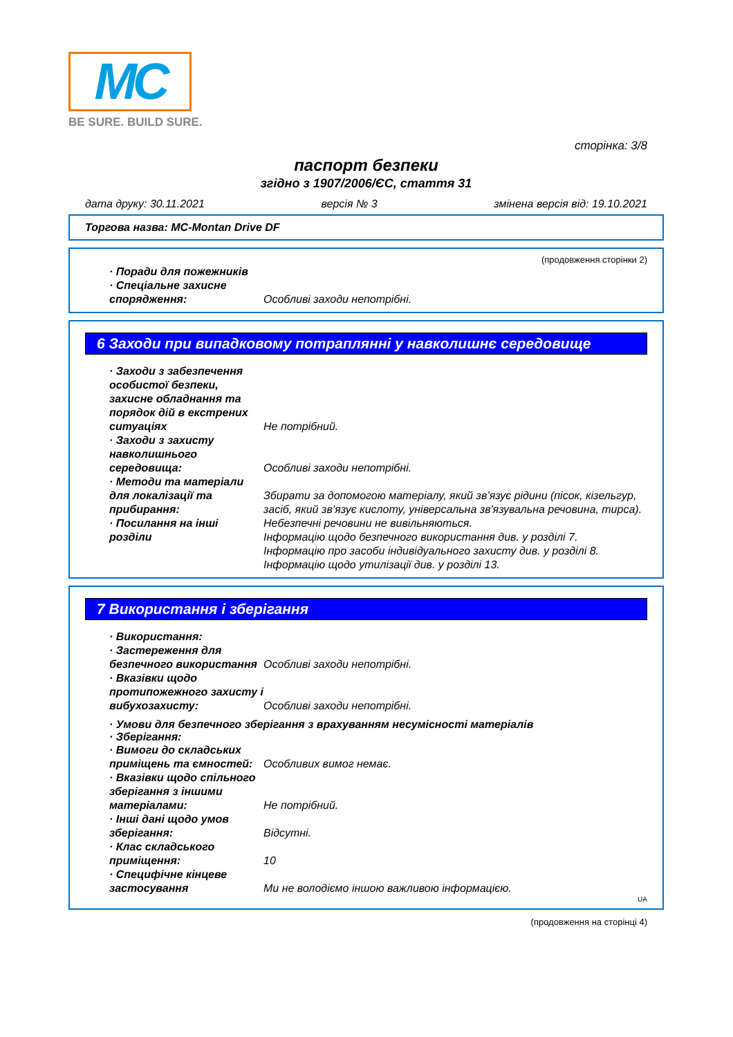MC
BE SURE. BUILD SURE.
сторінка: 3/8
паспорт безпеки
згідно з 1907/2006/ЄС, стаття 31
дата друку: 30.11.2021 версія № 3 змінена версія від: 19.10.2021
Торгова назва: MC-Montan Drive DF
(продовження сторінки 2)
· Поради для пожежників
· Спеціальне захисне спорядження:
Особливі заходи непотрібні.
6 Заходи при випадковому потраплянні у навколишнє середовище
· Заходи з забезпечення особистої безпеки, захисне обладнання та порядок дій в екстрених ситуаціях
Не потрібний.
· Заходи з захисту навколишнього середовища:
Особливі заходи непотрібні.
· Методи та матеріали для локалізації та прибирання:
Збирати за допомогою матеріалу, який зв’язує рідини (пісок, кізельгур, засіб, який зв’язує кислоту, універсальна зв'язувальна речовина, тирса).
· Посилання на інші розділи
Небезпечні речовини не вивільняються.
Інформацію щодо безпечного використання див. у розділі 7.
Інформацію про засоби індивідуального захисту див. у розділі 8.
Інформацію щодо утилізації див. у розділі 13.
7 Використання і зберігання
· Використання:
· Застереження для безпечного використання
Особливі заходи непотрібні.
· Вказівки щодо протипожежного захисту і вибухозахисту:
Особливі заходи непотрібні.
· Умови для безпечного зберігання з врахуванням несумісності матеріалів
· Зберігання:
· Вимоги до складських приміщень та ємностей:
Особливих вимог немає.
· Вказівки щодо спільного зберігання з іншими матеріалами:
Не потрібний.
· Інші дані щодо умов зберігання:
Відсутні.
· Клас складського приміщення:
10
· Специфічне кінцеве застосування
Ми не володіємо іншою важливою інформацією.
UA
(продовження на сторінці 4)